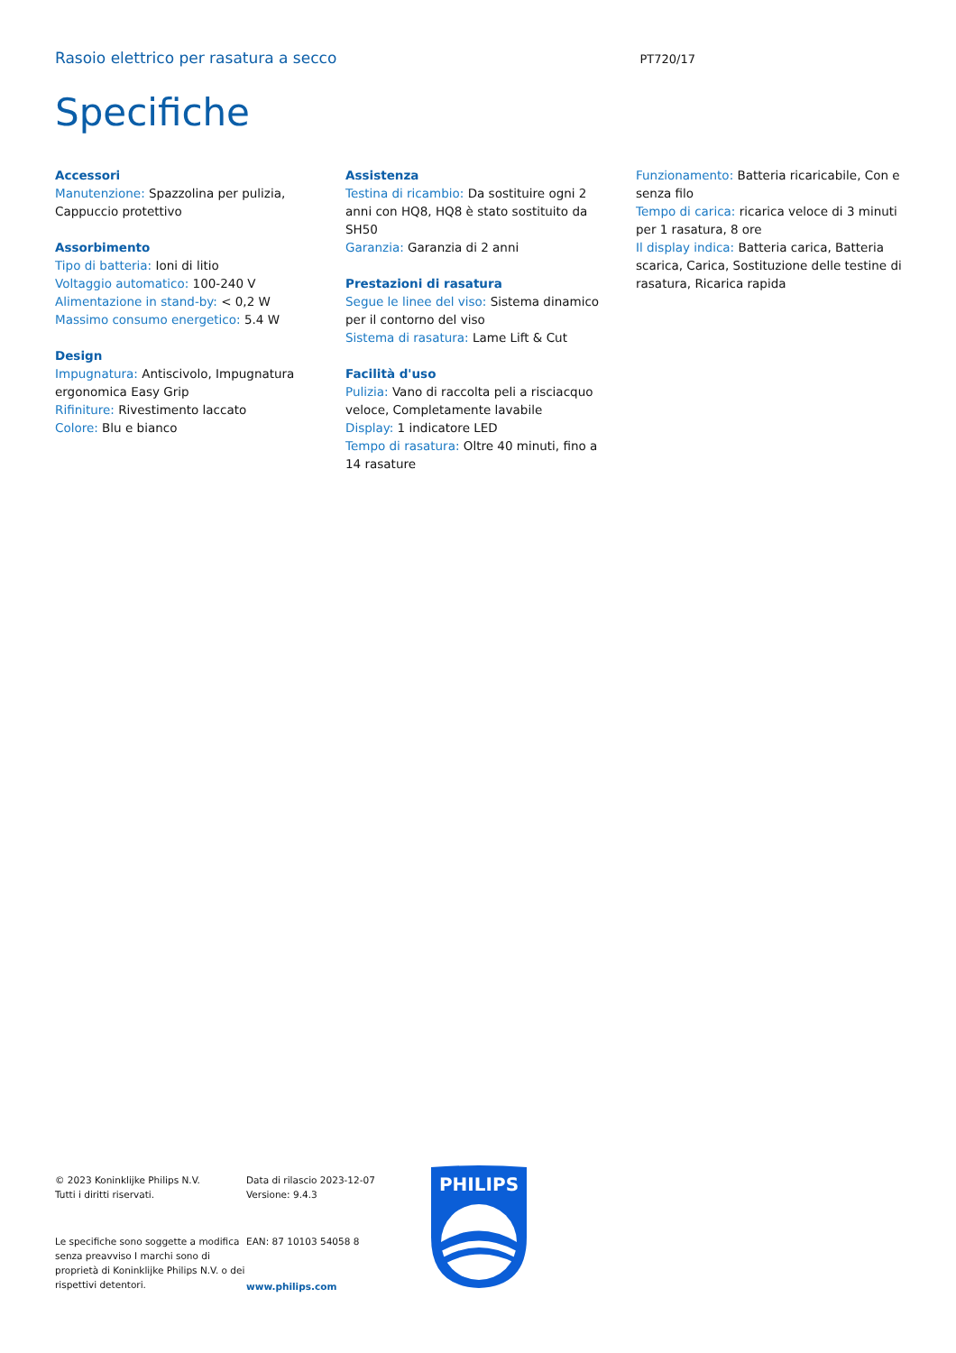Rasoio elettrico per rasatura a secco PT720/17
Specifiche
Accessori
Manutenzione: Spazzolina per pulizia, Cappuccio protettivo
Assorbimento
Tipo di batteria: Ioni di litio
Voltaggio automatico: 100-240 V
Alimentazione in stand-by: < 0,2 W
Massimo consumo energetico: 5.4 W
Design
Impugnatura: Antiscivolo, Impugnatura ergonomica Easy Grip
Rifiniture: Rivestimento laccato
Colore: Blu e bianco
Assistenza
Testina di ricambio: Da sostituire ogni 2 anni con HQ8, HQ8 è stato sostituito da SH50
Garanzia: Garanzia di 2 anni
Prestazioni di rasatura
Segue le linee del viso: Sistema dinamico per il contorno del viso
Sistema di rasatura: Lame Lift & Cut
Facilità d'uso
Pulizia: Vano di raccolta peli a risciacquo veloce, Completamente lavabile
Display: 1 indicatore LED
Tempo di rasatura: Oltre 40 minuti, fino a 14 rasature
Funzionamento: Batteria ricaricabile, Con e senza filo
Tempo di carica: ricarica veloce di 3 minuti per 1 rasatura, 8 ore
Il display indica: Batteria carica, Batteria scarica, Carica, Sostituzione delle testine di rasatura, Ricarica rapida
© 2023 Koninklijke Philips N.V.
Tutti i diritti riservati.
Le specifiche sono soggette a modifica senza preavviso I marchi sono di proprietà di Koninklijke Philips N.V. o dei rispettivi detentori.
Data di rilascio 2023-12-07
Versione: 9.4.3
EAN: 87 10103 54058 8
www.philips.com
PHILIPS